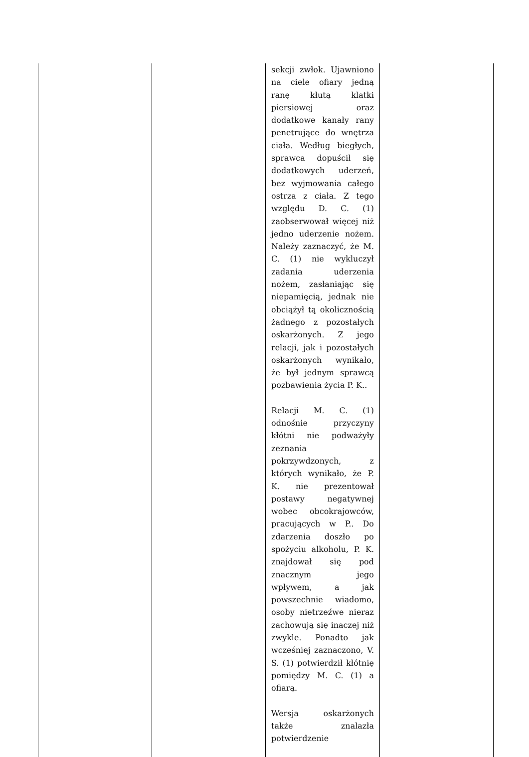| | | sekcji zwłok. Ujawniono na ciele ofiary jedną ranę kłutą klatki piersiowej oraz dodatkowe kanały rany penetrujące do wnętrza ciała. Według biegłych, sprawca dopuścił się dodatkowych uderzeń, bez wyjmowania całego ostrza z ciała. Z tego względu D. C. (1) zaobserwował więcej niż jedno uderzenie nożem. Należy zaznaczyć, że M. C. (1) nie wykluczył zadania uderzenia nożem, zasłaniając się niepamięcią, jednak nie obciążył tą okolicznością żadnego z pozostałych oskarżonych. Z jego relacji, jak i pozostałych oskarżonych wynikało, że był jednym sprawcą pozbawienia życia P. K.. Relacji M. C. (1) odnośnie przyczyny kłótni nie podważyły zeznania pokrzywdzonych, z których wynikało, że P. K. nie prezentował postawy negatywnej wobec obcokrajowców, pracujących w P.. Do zdarzenia doszło po spożyciu alkoholu, P. K. znajdował się pod znacznym jego wpływem, a jak powszechnie wiadomo, osoby nietrzeźwe nieraz zachowują się inaczej niż zwykle. Ponadto jak wcześniej zaznaczono, V. S. (1) potwierdził kłótnię pomiędzy M. C. (1) a ofiarą. Wersja oskarżonych także znalazła potwierdzenie | |